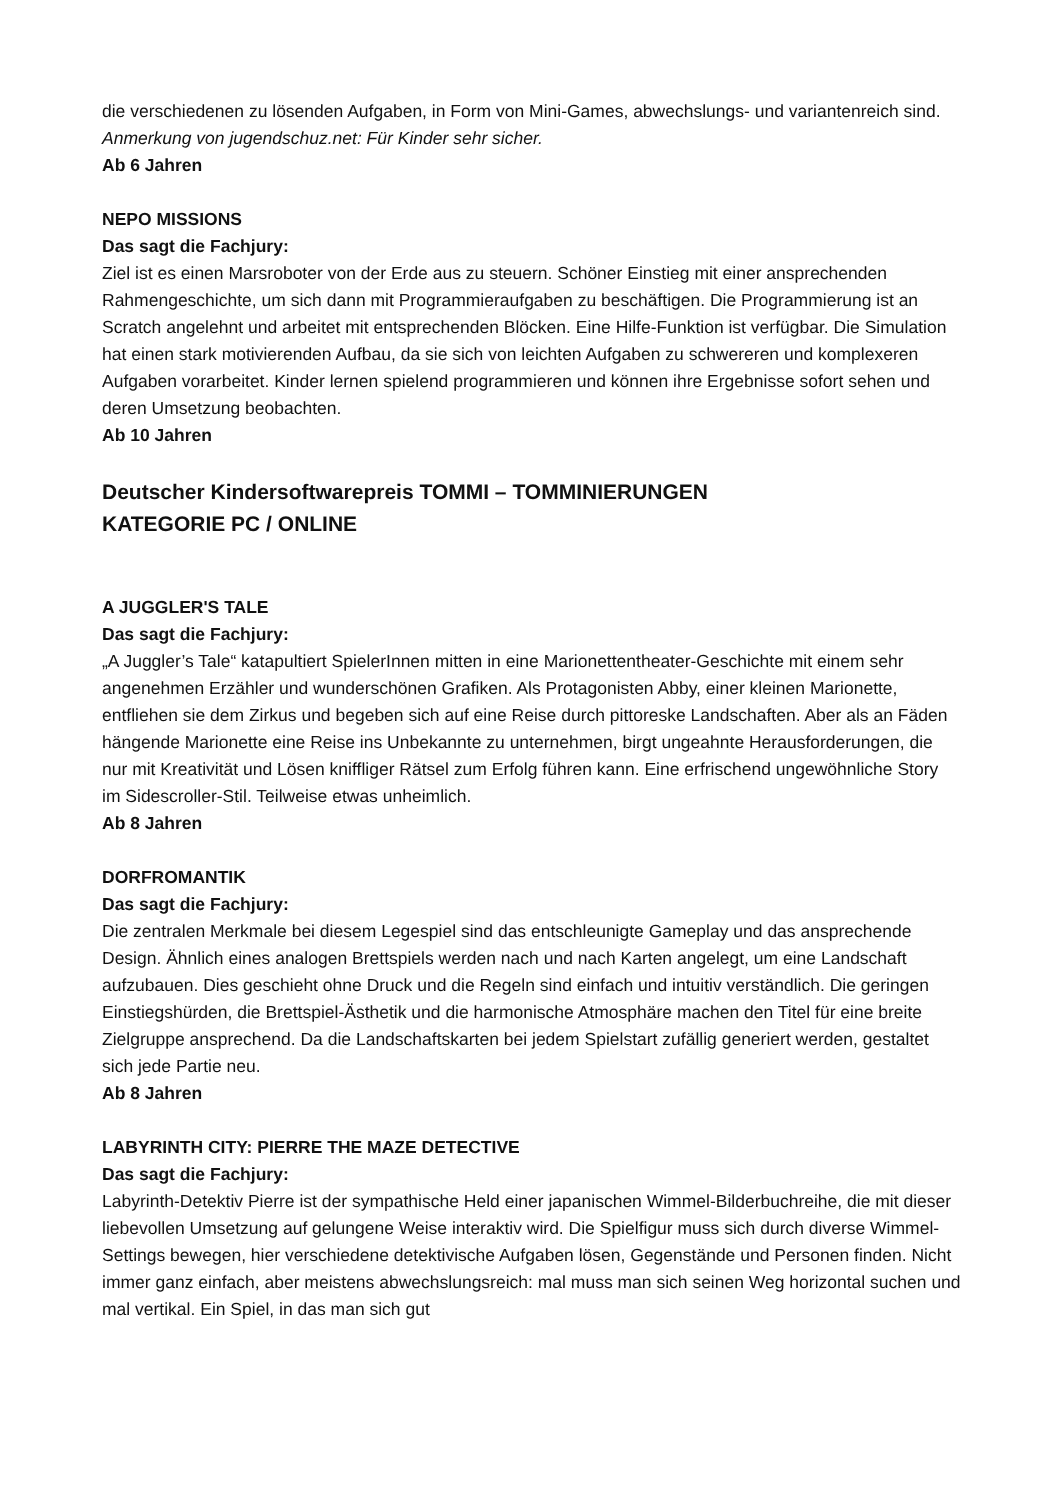die verschiedenen zu lösenden Aufgaben, in Form von Mini-Games, abwechslungs- und variantenreich sind.
Anmerkung von jugendschuz.net: Für Kinder sehr sicher.
Ab 6 Jahren
NEPO MISSIONS
Das sagt die Fachjury:
Ziel ist es einen Marsroboter von der Erde aus zu steuern. Schöner Einstieg mit einer ansprechenden Rahmengeschichte, um sich dann mit Programmieraufgaben zu beschäftigen. Die Programmierung ist an Scratch angelehnt und arbeitet mit entsprechenden Blöcken. Eine Hilfe-Funktion ist verfügbar. Die Simulation hat einen stark motivierenden Aufbau, da sie sich von leichten Aufgaben zu schwereren und komplexeren Aufgaben vorarbeitet. Kinder lernen spielend programmieren und können ihre Ergebnisse sofort sehen und deren Umsetzung beobachten.
Ab 10 Jahren
Deutscher Kindersoftwarepreis TOMMI – TOMMINIERUNGEN
KATEGORIE PC / ONLINE
A JUGGLER'S TALE
Das sagt die Fachjury:
„A Juggler’s Tale“ katapultiert SpielerInnen mitten in eine Marionettentheater-Geschichte mit einem sehr angenehmen Erzähler und wunderschönen Grafiken. Als Protagonisten Abby, einer kleinen Marionette, entfliehen sie dem Zirkus und begeben sich auf eine Reise durch pittoreske Landschaften. Aber als an Fäden hängende Marionette eine Reise ins Unbekannte zu unternehmen, birgt ungeahnte Herausforderungen, die nur mit Kreativität und Lösen kniffliger Rätsel zum Erfolg führen kann. Eine erfrischend ungewöhnliche Story im Sidescroller-Stil. Teilweise etwas unheimlich.
Ab 8 Jahren
DORFROMANTIK
Das sagt die Fachjury:
Die zentralen Merkmale bei diesem Legespiel sind das entschleunigte Gameplay und das ansprechende Design. Ähnlich eines analogen Brettspiels werden nach und nach Karten angelegt, um eine Landschaft aufzubauen. Dies geschieht ohne Druck und die Regeln sind einfach und intuitiv verständlich. Die geringen Einstiegshürden, die Brettspiel-Ästhetik und die harmonische Atmosphäre machen den Titel für eine breite Zielgruppe ansprechend. Da die Landschaftskarten bei jedem Spielstart zufällig generiert werden, gestaltet sich jede Partie neu.
Ab 8 Jahren
LABYRINTH CITY: PIERRE THE MAZE DETECTIVE
Das sagt die Fachjury:
Labyrinth-Detektiv Pierre ist der sympathische Held einer japanischen Wimmel-Bilderbuchreihe, die mit dieser liebevollen Umsetzung auf gelungene Weise interaktiv wird. Die Spielfigur muss sich durch diverse Wimmel-Settings bewegen, hier verschiedene detektivische Aufgaben lösen, Gegenstände und Personen finden. Nicht immer ganz einfach, aber meistens abwechslungsreich: mal muss man sich seinen Weg horizontal suchen und mal vertikal. Ein Spiel, in das man sich gut